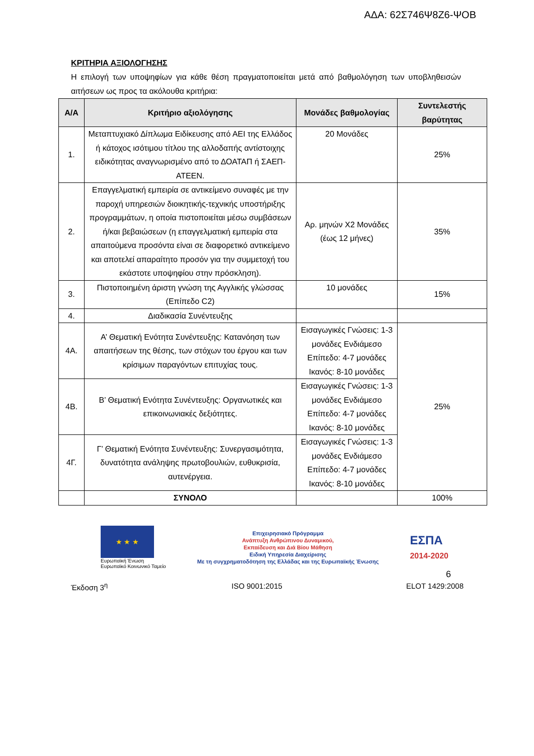ΑΔΑ: 62Σ746Ψ8Ζ6-ΨΟΒ
ΚΡΙΤΗΡΙΑ ΑΞΙΟΛΟΓΗΣΗΣ
Η επιλογή των υποψηφίων για κάθε θέση πραγματοποιείται μετά από βαθμολόγηση των υποβληθεισών αιτήσεων ως προς τα ακόλουθα κριτήρια:
| Α/Α | Κριτήριο αξιολόγησης | Μονάδες βαθμολογίας | Συντελεστής βαρύτητας |
| --- | --- | --- | --- |
| 1. | Μεταπτυχιακό Δίπλωμα Ειδίκευσης από ΑΕΙ της Ελλάδος ή κάτοχος ισότιμου τίτλου της αλλοδαπής αντίστοιχης ειδικότητας αναγνωρισμένο από το ΔΟΑΤΑΠ ή ΣΑΕΠ-ΑΤΕΕΝ. | 20 Μονάδες | 25% |
| 2. | Επαγγελματική εμπειρία σε αντικείμενο συναφές με την παροχή υπηρεσιών διοικητικής-τεχνικής υποστήριξης προγραμμάτων, η οποία πιστοποιείται μέσω συμβάσεων ή/και βεβαιώσεων (η επαγγελματική εμπειρία στα απαιτούμενα προσόντα είναι σε διαφορετικό αντικείμενο και αποτελεί απαραίτητο προσόν για την συμμετοχή του εκάστοτε υποψηφίου στην πρόσκληση). | Αρ. μηνών Χ2 Μονάδες (έως 12 μήνες) | 35% |
| 3. | Πιστοποιημένη άριστη γνώση της Αγγλικής γλώσσας (Επίπεδο C2) | 10 μονάδες | 15% |
| 4. | Διαδικασία Συνέντευξης | | |
| 4Α. | Α’ Θεματική Ενότητα Συνέντευξης: Κατανόηση των απαιτήσεων της θέσης, των στόχων του έργου και των κρίσιμων παραγόντων επιτυχίας τους. | Εισαγωγικές Γνώσεις: 1-3 μονάδες Ενδιάμεσο Επίπεδο: 4-7 μονάδες Ικανός: 8-10 μονάδες | 25% |
| 4Β. | Β’ Θεματική Ενότητα Συνέντευξης: Οργανωτικές και επικοινωνιακές δεξιότητες. | Εισαγωγικές Γνώσεις: 1-3 μονάδες Ενδιάμεσο Επίπεδο: 4-7 μονάδες Ικανός: 8-10 μονάδες | |
| 4Γ. | Γ’ Θεματική Ενότητα Συνέντευξης: Συνεργασιμότητα, δυνατότητα ανάληψης πρωτοβουλιών, ευθυκρισία, αυτενέργεια. | Εισαγωγικές Γνώσεις: 1-3 μονάδες Ενδιάμεσο Επίπεδο: 4-7 μονάδες Ικανός: 8-10 μονάδες | |
| | ΣΥΝΟΛΟ | | 100% |
★ ★ ★
Ευρωπαϊκή Ένωση
Ευρωπαϊκό Κοινωνικό Ταμείο
Επιχειρησιακό Πρόγραμμα
Ανάπτυξη Ανθρώπινου Δυναμικού,
Εκπαίδευση και Διά Βίου Μάθηση
Ειδική Υπηρεσία Διαχείρισης
Με τη συγχρηματοδότηση της Ελλάδας και της Ευρωπαϊκής Ένωσης
ΕΣΠΑ
2014-2020
6
Έκδοση 3<sup>η</sup> ISO 9001:2015 ELOT 1429:2008